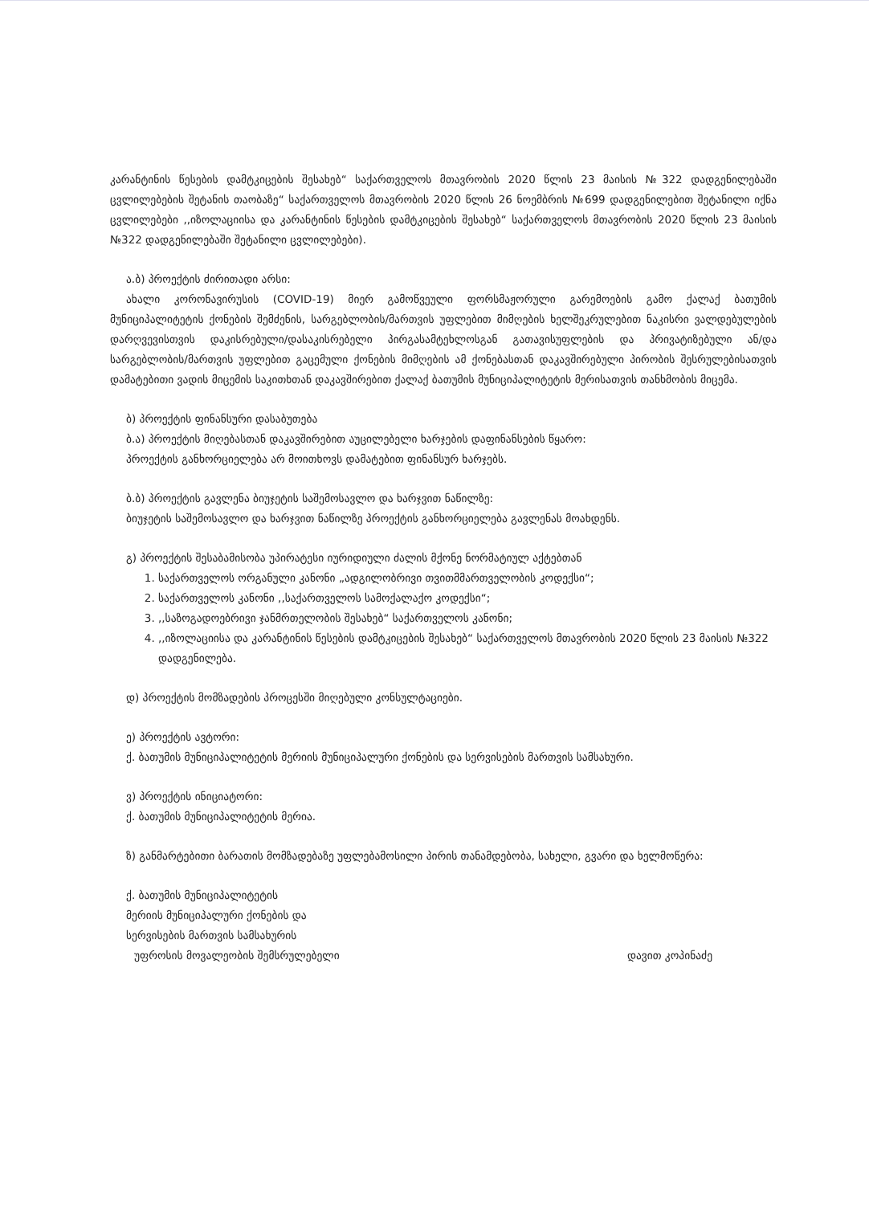კარანტინის წესების დამტკიცების შესახებ“ საქართველოს მთავრობის 2020 წლის 23 მაისის №322 დადგენილებაში ცვლილებების შეტანის თაობაზე“ საქართველოს მთავრობის 2020 წლის 26 ნოემბრის №699 დადგენილებით შეტანილი იქნა ცვლილებები ,,იზოლაციისა და კარანტინის წესების დამტკიცების შესახებ“ საქართველოს მთავრობის 2020 წლის 23 მაისის №322 დადგენილებაში შეტანილი ცვლილებები).
ა.ბ) პროექტის ძირითადი არსი:
ახალი კორონავირუსის (COVID-19) მიერ გამოწვეული ფორსმაჟორული გარემოების გამო ქალაქ ბათუმის მუნიციპალიტეტის ქონების შემძენის, სარგებლობის/მართვის უფლებით მიმღების ხელშეკრულებით ნაკისრი ვალდებულების დარღვევისთვის დაკისრებული/დასაკისრებელი პირგასამტეხლოსგან გათავისუფლების და პრივატიზებული ან/და სარგებლობის/მართვის უფლებით გაცემული ქონების მიმღების ამ ქონებასთან დაკავშირებული პირობის შესრულებისათვის დამატებითი ვადის მიცემის საკითხთან დაკავშირებით ქალაქ ბათუმის მუნიციპალიტეტის მერისათვის თანხმობის მიცემა.
ბ) პროექტის ფინანსური დასაბუთება
ბ.ა) პროექტის მიღებასთან დაკავშირებით აუცილებელი ხარჯების დაფინანსების წყარო:
პროექტის განხორციელება არ მოითხოვს დამატებით ფინანსურ ხარჯებს.
ბ.ბ) პროექტის გავლენა ბიუჯეტის საშემოსავლო და ხარჯვით ნაწილზე:
ბიუჯეტის საშემოსავლო და ხარჯვით ნაწილზე პროექტის განხორციელება გავლენას მოახდენს.
გ) პროექტის შესაბამისობა უპირატესი იურიდიული ძალის მქონე ნორმატიულ აქტებთან
1. საქართველოს ორგანული კანონი „ადგილობრივი თვითმმართველობის კოდექსი“;
2. საქართველოს კანონი ,,საქართველოს სამოქალაქო კოდექსი“;
3. ,,საზოგადოებრივი ჯანმრთელობის შესახებ“ საქართველოს კანონი;
4. ,,იზოლაციისა და კარანტინის წესების დამტკიცების შესახებ“ საქართველოს მთავრობის 2020 წლის 23 მაისის №322 დადგენილება.
დ) პროექტის მომზადების პროცესში მიღებული კონსულტაციები.
ე) პროექტის ავტორი:
ქ. ბათუმის მუნიციპალიტეტის მერიის მუნიციპალური ქონების და სერვისების მართვის სამსახური.
ვ) პროექტის ინიციატორი:
ქ. ბათუმის მუნიციპალიტეტის მერია.
ზ) განმარტებითი ბარათის მომზადებაზე უფლებამოსილი პირის თანამდებობა, სახელი, გვარი და ხელმოწერა:
ქ. ბათუმის მუნიციპალიტეტის
მერიის მუნიციპალური ქონების და
სერვისების მართვის სამსახურის
უფროსის მოვალეობის შემსრულებელი დავით კოპინაძე